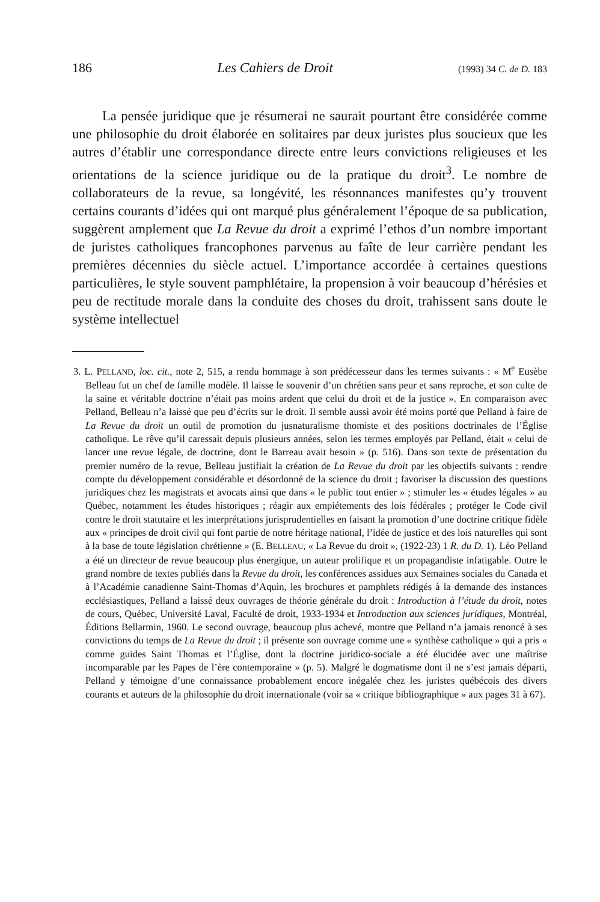186 Les Cahiers de Droit (1993) 34 C. de D. 183
La pensée juridique que je résumerai ne saurait pourtant être considérée comme une philosophie du droit élaborée en solitaires par deux juristes plus soucieux que les autres d’établir une correspondance directe entre leurs convictions religieuses et les orientations de la science juridique ou de la pratique du droit<sup>3</sup>. Le nombre de collaborateurs de la revue, sa longévité, les résonnances manifestes qu’y trouvent certains courants d’idées qui ont marqué plus généralement l’époque de sa publication, suggèrent amplement que La Revue du droit a exprimé l’ethos d’un nombre important de juristes catholiques francophones parvenus au faîte de leur carrière pendant les premières décennies du siècle actuel. L’importance accordée à certaines questions particulières, le style souvent pamphlétaire, la propension à voir beaucoup d’hérésies et peu de rectitude morale dans la conduite des choses du droit, trahissent sans doute le système intellectuel
3. L. PELLAND, loc. cit., note 2, 515, a rendu hommage à son prédécesseur dans les termes suivants : « M<sup>e</sup> Eusèbe Belleau fut un chef de famille modèle. Il laisse le souvenir d’un chrétien sans peur et sans reproche, et son culte de la saine et véritable doctrine n’était pas moins ardent que celui du droit et de la justice ». En comparaison avec Pelland, Belleau n’a laissé que peu d’écrits sur le droit. Il semble aussi avoir été moins porté que Pelland à faire de La Revue du droit un outil de promotion du jusnaturalisme thomiste et des positions doctrinales de l’Église catholique. Le rêve qu’il caressait depuis plusieurs années, selon les termes employés par Pelland, était « celui de lancer une revue légale, de doctrine, dont le Barreau avait besoin » (p. 516). Dans son texte de présentation du premier numéro de la revue, Belleau justifiait la création de La Revue du droit par les objectifs suivants : rendre compte du développement considérable et désordonné de la science du droit ; favoriser la discussion des questions juridiques chez les magistrats et avocats ainsi que dans « le public tout entier » ; stimuler les « études légales » au Québec, notamment les études historiques ; réagir aux empiétements des lois fédérales ; protéger le Code civil contre le droit statutaire et les interprétations jurisprudentielles en faisant la promotion d’une doctrine critique fidèle aux « principes de droit civil qui font partie de notre héritage national, l’idée de justice et des lois naturelles qui sont à la base de toute législation chrétienne » (E. BELLEAU, « La Revue du droit », (1922-23) 1 R. du D. 1). Léo Pelland a été un directeur de revue beaucoup plus énergique, un auteur prolifique et un propagandiste infatigable. Outre le grand nombre de textes publiés dans la Revue du droit, les conférences assidues aux Semaines sociales du Canada et à l’Académie canadienne Saint-Thomas d’Aquin, les brochures et pamphlets rédigés à la demande des instances ecclésiastiques, Pelland a laissé deux ouvrages de théorie générale du droit : Introduction à l’étude du droit, notes de cours, Québec, Université Laval, Faculté de droit, 1933-1934 et Introduction aux sciences juridiques, Montréal, Éditions Bellarmin, 1960. Le second ouvrage, beaucoup plus achevé, montre que Pelland n’a jamais renoncé à ses convictions du temps de La Revue du droit ; il présente son ouvrage comme une « synthèse catholique » qui a pris « comme guides Saint Thomas et l’Église, dont la doctrine juridico-sociale a été élucidée avec une maîtrise incomparable par les Papes de l’ère contemporaine » (p. 5). Malgré le dogmatisme dont il ne s’est jamais départi, Pelland y témoigne d’une connaissance probablement encore inégalée chez les juristes québécois des divers courants et auteurs de la philosophie du droit internationale (voir sa « critique bibliographique » aux pages 31 à 67).